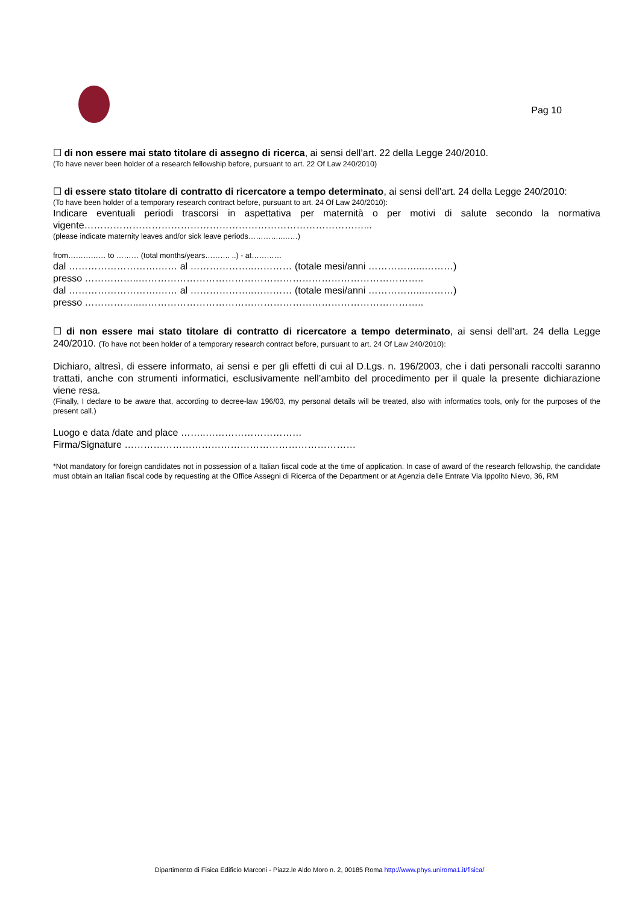Pag 10
☐ di non essere mai stato titolare di assegno di ricerca, ai sensi dell’art. 22 della Legge 240/2010.
(To have never been holder of a research fellowship before, pursuant to art. 22 Of Law 240/2010)
☐ di essere stato titolare di contratto di ricercatore a tempo determinato, ai sensi dell’art. 24 della Legge 240/2010:
(To have been holder of a temporary research contract before, pursuant to art. 24 Of Law 240/2010):
Indicare eventuali periodi trascorsi in aspettativa per maternità o per motivi di salute secondo la normativa vigente……………………………………………………………………………...
(please indicate maternity leaves and/or sick leave periods…………..……)
from…………… to ……… (total months/years………. ..) - at…………
dal ……………………….…… al ………………..………… (totale mesi/anni ……………...………)
presso ……………..……………………………………………………………………………..
dal ……………………….…… al ………………..………… (totale mesi/anni ……………...………)
presso ……………..……………………………………………………………………………..
☐ di non essere mai stato titolare di contratto di ricercatore a tempo determinato, ai sensi dell’art. 24 della Legge 240/2010. (To have not been holder of a temporary research contract before, pursuant to art. 24 Of Law 240/2010):
Dichiaro, altresì, di essere informato, ai sensi e per gli effetti di cui al D.Lgs. n. 196/2003, che i dati personali raccolti saranno trattati, anche con strumenti informatici, esclusivamente nell’ambito del procedimento per il quale la presente dichiarazione viene resa.
(Finally, I declare to be aware that, according to decree-law 196/03, my personal details will be treated, also with informatics tools, only for the purposes of the present call.)
Luogo e data /date and place ……..…………………………
Firma/Signature ………………………………………………………………
*Not mandatory for foreign candidates not in possession of a Italian fiscal code at the time of application. In case of award of the research fellowship, the candidate must obtain an Italian fiscal code by requesting at the Office Assegni di Ricerca of the Department or at Agenzia delle Entrate Via Ippolito Nievo, 36, RM
Dipartimento di Fisica Edificio Marconi - Piazz.le Aldo Moro n. 2, 00185 Roma http://www.phys.uniroma1.it/fisica/